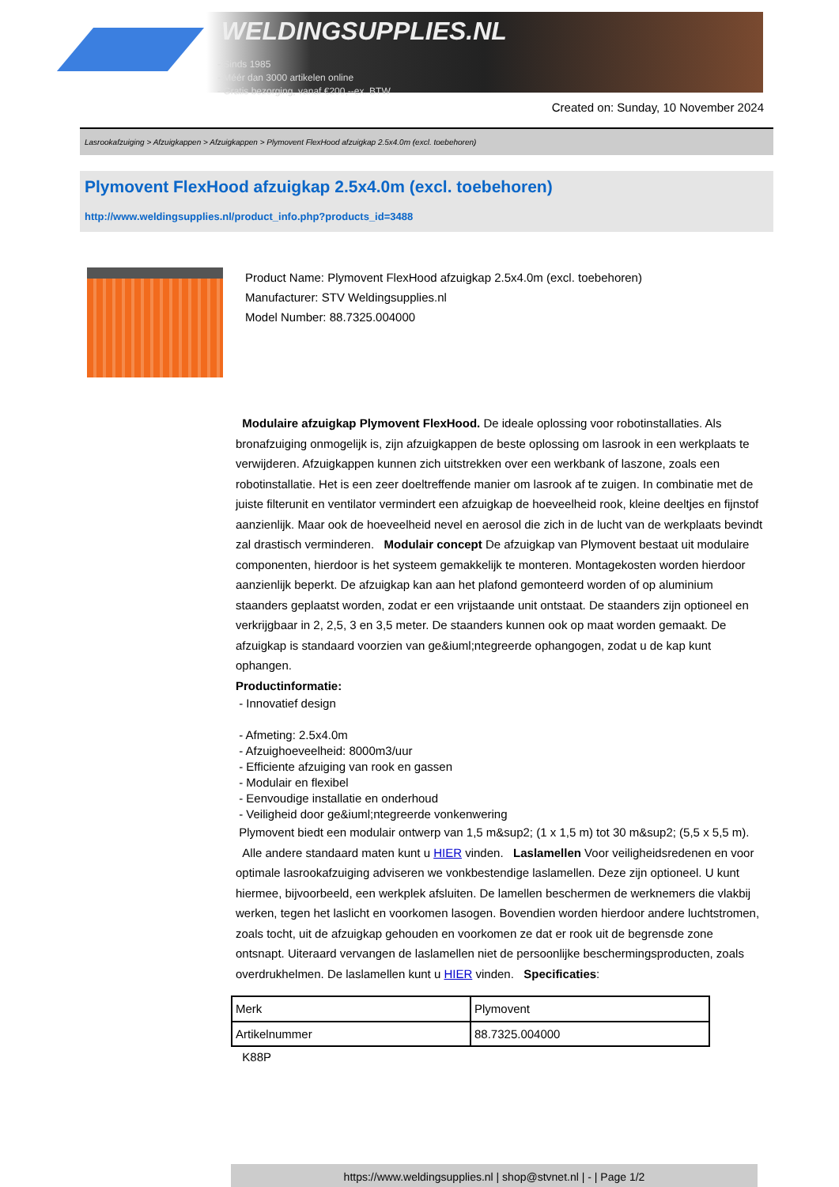WELDINGSUPPLIES.NL
- Sinds 1985
- Méér dan 3000 artikelen online
- Gratis bezorging, vanaf €200,--ex. BTW
Created on: Sunday, 10 November 2024
Lasrookafzuiging > Afzuigkappen > Afzuigkappen > Plymovent FlexHood afzuigkap 2.5x4.0m (excl. toebehoren)
Plymovent FlexHood afzuigkap 2.5x4.0m (excl. toebehoren)
http://www.weldingsupplies.nl/product_info.php?products_id=3488
Product Name: Plymovent FlexHood afzuigkap 2.5x4.0m (excl. toebehoren)
Manufacturer: STV Weldingsupplies.nl
Model Number: 88.7325.004000
Modulaire afzuigkap Plymovent FlexHood. De ideale oplossing voor robotinstallaties. Als bronafzuiging onmogelijk is, zijn afzuigkappen de beste oplossing om lasrook in een werkplaats te verwijderen. Afzuigkappen kunnen zich uitstrekken over een werkbank of laszone, zoals een robotinstallatie. Het is een zeer doeltreffende manier om lasrook af te zuigen. In combinatie met de juiste filterunit en ventilator vermindert een afzuigkap de hoeveelheid rook, kleine deeltjes en fijnstof aanzienlijk. Maar ook de hoeveelheid nevel en aerosol die zich in de lucht van de werkplaats bevindt zal drastisch verminderen. Modulair concept De afzuigkap van Plymovent bestaat uit modulaire componenten, hierdoor is het systeem gemakkelijk te monteren. Montagekosten worden hierdoor aanzienlijk beperkt. De afzuigkap kan aan het plafond gemonteerd worden of op aluminium staanders geplaatst worden, zodat er een vrijstaande unit ontstaat. De staanders zijn optioneel en verkrijgbaar in 2, 2,5, 3 en 3,5 meter. De staanders kunnen ook op maat worden gemaakt. De afzuigkap is standaard voorzien van ge&iuml;ntegreerde ophangogen, zodat u de kap kunt ophangen.
Productinformatie:
- Innovatief design
- Afmeting: 2.5x4.0m
- Afzuighoeveelheid: 8000m3/uur
- Efficiente afzuiging van rook en gassen
- Modulair en flexibel
- Eenvoudige installatie en onderhoud
- Veiligheid door ge&iuml;ntegreerde vonkenwering
Plymovent biedt een modulair ontwerp van 1,5 m&sup2; (1 x 1,5 m) tot 30 m&sup2; (5,5 x 5,5 m).
Alle andere standaard maten kunt u HIER vinden. Laslamellen Voor veiligheidsredenen en voor optimale lasrookafzuiging adviseren we vonkbestendige laslamellen. Deze zijn optioneel. U kunt hiermee, bijvoorbeeld, een werkplek afsluiten. De lamellen beschermen de werknemers die vlakbij werken, tegen het laslicht en voorkomen lasogen. Bovendien worden hierdoor andere luchtstromen, zoals tocht, uit de afzuigkap gehouden en voorkomen ze dat er rook uit de begrensde zone ontsnapt. Uiteraard vervangen de laslamellen niet de persoonlijke beschermingsproducten, zoals overdrukhelmen. De laslamellen kunt u HIER vinden. Specificaties:
| Merk | Plymovent |
| Artikelnummer | 88.7325.004000 |
K88P
https://www.weldingsupplies.nl | shop@stvnet.nl | - | Page 1/2